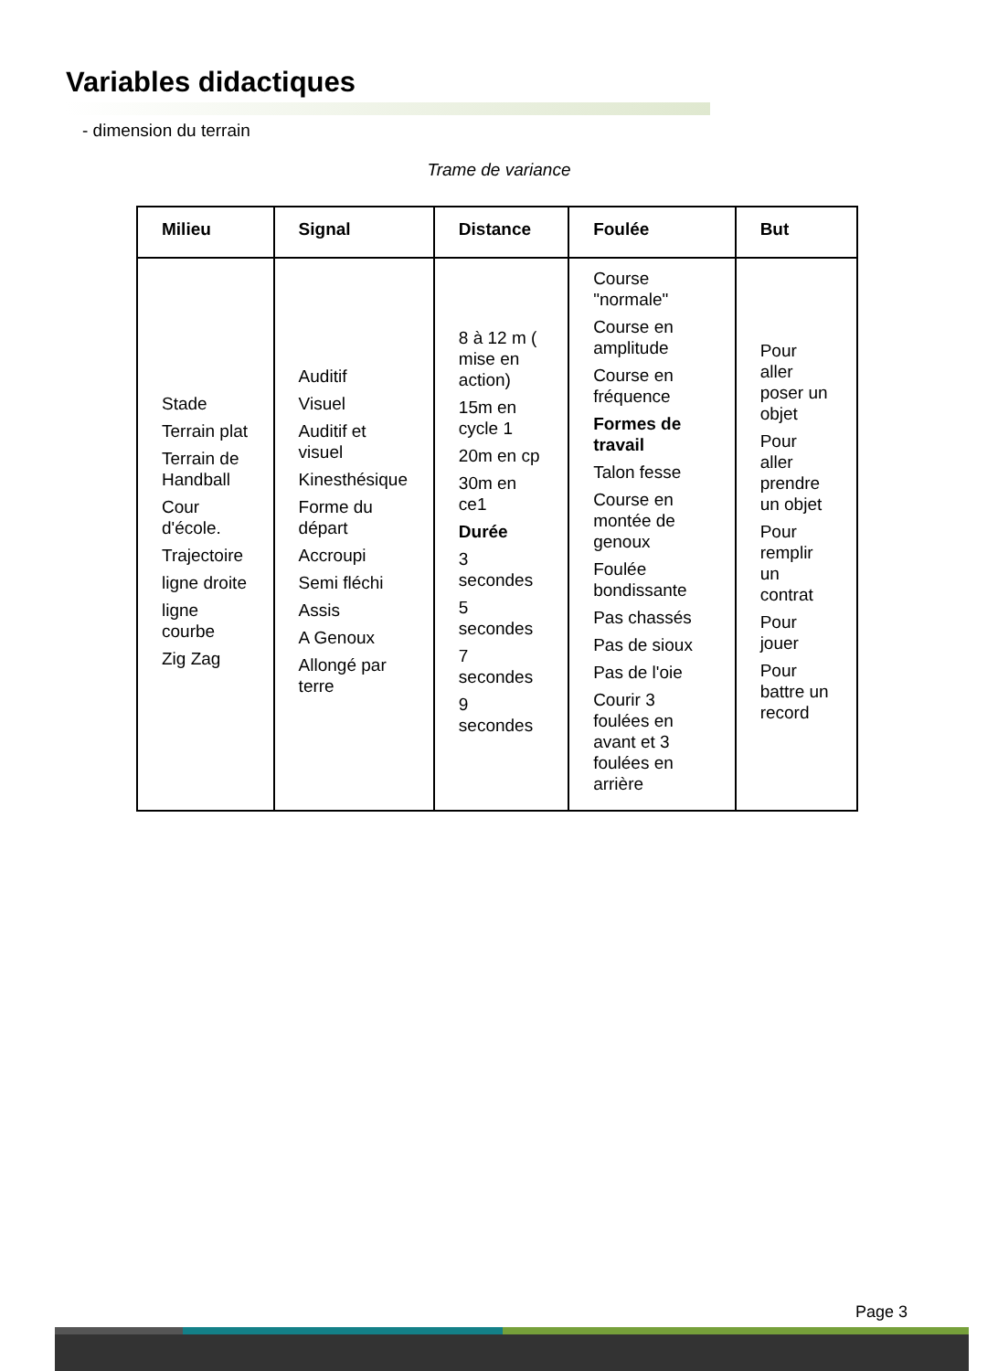Variables didactiques
- dimension du terrain
Trame de variance
| Milieu | Signal | Distance | Foulée | But |
| --- | --- | --- | --- | --- |
| Stade Terrain plat Terrain de Handball Cour d'école. Trajectoire ligne droite ligne courbe Zig Zag | Auditif Visuel Auditif et visuel Kinesthésique Forme du départ Accroupi Semi fléchi Assis A Genoux Allongé par terre | 8 à 12 m ( mise en action) 15m en cycle 1 20m en cp 30m en ce1 Durée 3 secondes 5 secondes 7 secondes 9 secondes | Course "normale" Course en amplitude Course en fréquence Formes de travail Talon fesse Course en montée de genoux Foulée bondissante Pas chassés Pas de sioux Pas de l'oie Courir 3 foulées en avant et 3 foulées en arrière | Pour aller poser un objet Pour aller prendre un objet Pour remplir un contrat Pour jouer Pour battre un record |
Page 3